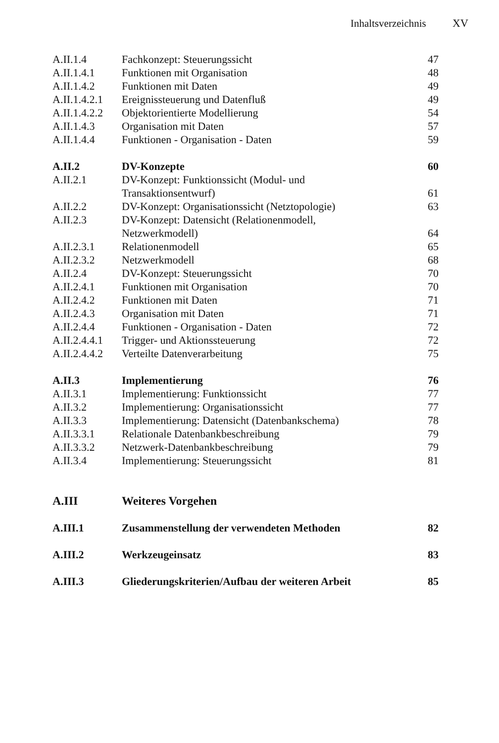Inhaltsverzeichnis XV
| A.II.1.4 | Fachkonzept: Steuerungssicht | 47 |
| A.II.1.4.1 | Funktionen mit Organisation | 48 |
| A.II.1.4.2 | Funktionen mit Daten | 49 |
| A.II.1.4.2.1 | Ereignissteuerung und Datenfluß | 49 |
| A.II.1.4.2.2 | Objektorientierte Modellierung | 54 |
| A.II.1.4.3 | Organisation mit Daten | 57 |
| A.II.1.4.4 | Funktionen - Organisation - Daten | 59 |
| A.II.2 | DV-Konzepte | 60 |
| A.II.2.1 | DV-Konzept: Funktionssicht (Modul- und Transaktionsentwurf) | 61 |
| A.II.2.2 | DV-Konzept: Organisationssicht (Netztopologie) | 63 |
| A.II.2.3 | DV-Konzept: Datensicht (Relationenmodell, Netzwerkmodell) | 64 |
| A.II.2.3.1 | Relationenmodell | 65 |
| A.II.2.3.2 | Netzwerkmodell | 68 |
| A.II.2.4 | DV-Konzept: Steuerungssicht | 70 |
| A.II.2.4.1 | Funktionen mit Organisation | 70 |
| A.II.2.4.2 | Funktionen mit Daten | 71 |
| A.II.2.4.3 | Organisation mit Daten | 71 |
| A.II.2.4.4 | Funktionen - Organisation - Daten | 72 |
| A.II.2.4.4.1 | Trigger- und Aktionssteuerung | 72 |
| A.II.2.4.4.2 | Verteilte Datenverarbeitung | 75 |
| A.II.3 | Implementierung | 76 |
| A.II.3.1 | Implementierung: Funktionssicht | 77 |
| A.II.3.2 | Implementierung: Organisationssicht | 77 |
| A.II.3.3 | Implementierung: Datensicht (Datenbankschema) | 78 |
| A.II.3.3.1 | Relationale Datenbankbeschreibung | 79 |
| A.II.3.3.2 | Netzwerk-Datenbankbeschreibung | 79 |
| A.II.3.4 | Implementierung: Steuerungssicht | 81 |
| A.III | Weiteres Vorgehen | |
| A.III.1 | Zusammenstellung der verwendeten Methoden | 82 |
| A.III.2 | Werkzeugeinsatz | 83 |
| A.III.3 | Gliederungskriterien/Aufbau der weiteren Arbeit | 85 |